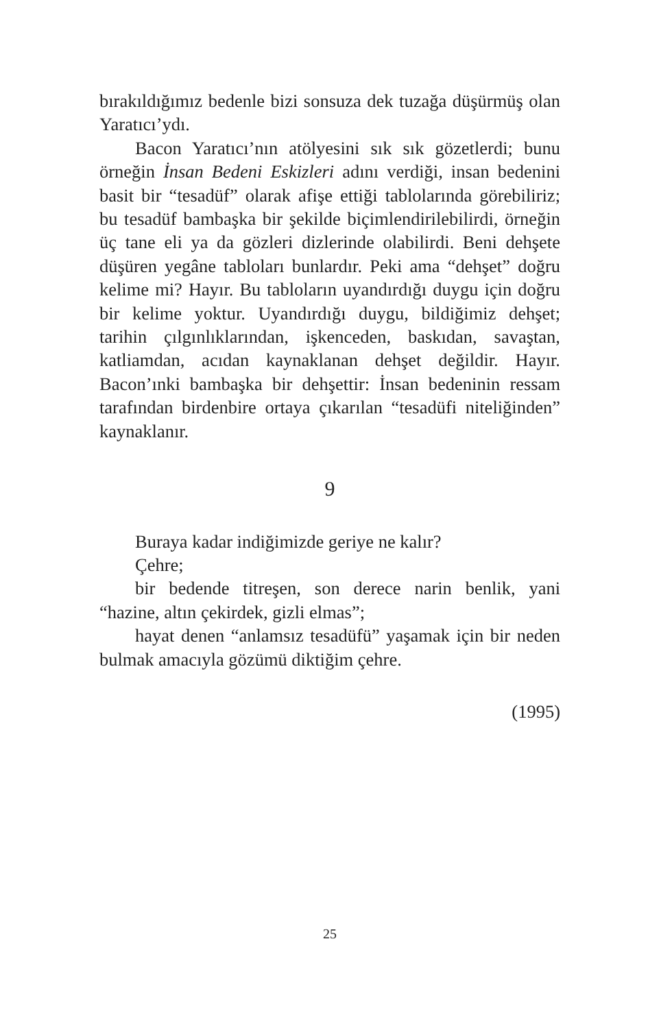bırakıldığımız bedenle bizi sonsuza dek tuzağa düşürmüş olan Yaratıcı’ydı.
Bacon Yaratıcı’nın atölyesini sık sık gözetlerdi; bunu örneğin İnsan Bedeni Eskizleri adını verdiği, insan bedenini basit bir “tesadüf” olarak afişe ettiği tablolarında görebiliriz; bu tesadüf bambaşka bir şekilde biçimlendirilebilirdi, örneğin üç tane eli ya da gözleri dizlerinde olabilirdi. Beni dehşete düşüren yegâne tabloları bunlardır. Peki ama “dehşet” doğru kelime mi? Hayır. Bu tabloların uyandırdığı duygu için doğru bir kelime yoktur. Uyandırdığı duygu, bildiğimiz dehşet; tarihin çılgınlıklarından, işkenceden, baskıdan, savaştan, katliamdan, acıdan kaynaklanan dehşet değildir. Hayır. Bacon’ınki bambaşka bir dehşettir: İnsan bedeninin ressam tarafından birdenbire ortaya çıkarılan “tesadüfi niteliğinden” kaynaklanır.
9
Buraya kadar indiğimizde geriye ne kalır?
Çehre;
bir bedende titreşen, son derece narin benlik, yani “hazine, altın çekirdek, gizli elmas”;
hayat denen “anlamsız tesadüfü” yaşamak için bir neden bulmak amacıyla gözümü diktiğim çehre.
(1995)
25